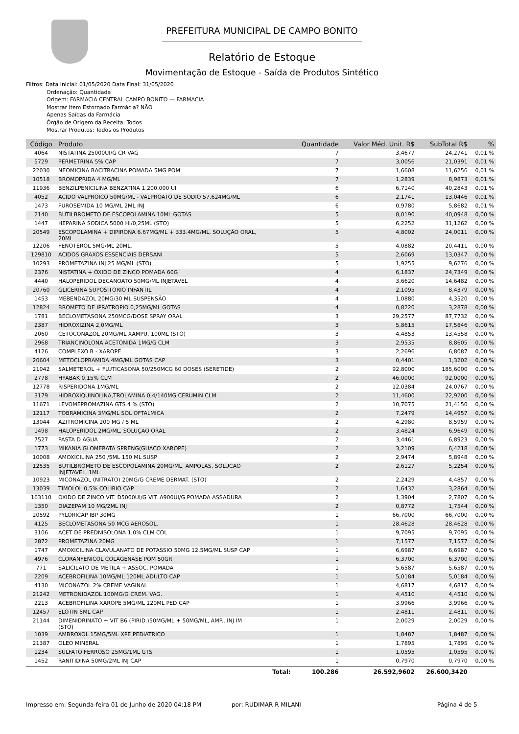PREFEITURA MUNICIPAL DE CAMPO BONITO
Relatório de Estoque
Movimentação de Estoque - Saída de Produtos Sintético
Filtros: Data Inicial: 01/05/2020 Data Final: 31/05/2020
Ordenação: Quantidade
Origem: FARMACIA CENTRAL CAMPO BONITO — FARMACIA
Mostrar Item Estornado Farmácia? NÃO
Apenas Saídas da Farmácia
Órgão de Origem da Receita: Todos
Mostrar Produtos: Todos os Produtos
| Código | Produto | Quantidade | Valor Méd. Unit. R$ | SubTotal R$ | % |
| --- | --- | --- | --- | --- | --- |
| 4064 | NISTATINA 25000UI/G CR VAG | 7 | 3,4677 | 24,2741 | 0,01 % |
| 5729 | PERMETRINA 5% CAP | 7 | 3,0056 | 21,0391 | 0,01 % |
| 22030 | NEOMICINA BACITRACINA POMADA 5MG POM | 7 | 1,6608 | 11,6256 | 0,01 % |
| 10518 | BROMOPRIDA 4 MG/ML | 7 | 1,2839 | 8,9873 | 0,01 % |
| 11936 | BENZILPENICILINA BENZATINA 1.200.000 UI | 6 | 6,7140 | 40,2843 | 0,01 % |
| 4052 | ACIDO VALPROICO 50MG/ML - VALPROATO DE SODIO 57,624MG/ML | 6 | 2,1741 | 13,0446 | 0,01 % |
| 1473 | FUROSEMIDA 10 MG/ML 2ML INJ | 6 | 0,9780 | 5,8682 | 0,01 % |
| 2140 | BUTILBROMETO DE ESCOPOLAMINA 10ML GOTAS | 5 | 8,0190 | 40,0948 | 0,00 % |
| 1447 | HEPARINA SODICA 5000 HI/0,25ML (STO) | 5 | 6,2252 | 31,1262 | 0,00 % |
| 20549 | ESCOPOLAMINA + DIPIRONA 6.67MG/ML + 333.4MG/ML, SOLUÇÃO ORAL, 20ML | 5 | 4,8002 | 24,0011 | 0,00 % |
| 12206 | FENOTEROL 5MG/ML 20ML. | 5 | 4,0882 | 20,4411 | 0,00 % |
| 129810 | ACIDOS GRAXOS ESSENCIAIS DERSANI | 5 | 2,6069 | 13,0347 | 0,00 % |
| 10293 | PROMETAZINA INJ 25 MG/ML (STO) | 5 | 1,9255 | 9,6276 | 0,00 % |
| 2376 | NISTATINA + OXIDO DE ZINCO POMADA 60G | 4 | 6,1837 | 24,7349 | 0,00 % |
| 4440 | HALOPERIDOL DECANOATO 50MG/ML INJETAVEL | 4 | 3,6620 | 14,6482 | 0,00 % |
| 20760 | GLICERINA SUPOSITORIO INFANTIL | 4 | 2,1095 | 8,4379 | 0,00 % |
| 1453 | MEBENDAZOL 20MG/30 ML SUSPENSÃO | 4 | 1,0880 | 4,3520 | 0,00 % |
| 12824 | BROMETO DE IPRATROPIO 0,25MG/ML GOTAS | 4 | 0,8220 | 3,2878 | 0,00 % |
| 1781 | BECLOMETASONA 250MCG/DOSE SPRAY ORAL | 3 | 29,2577 | 87,7732 | 0,00 % |
| 2387 | HIDROXIZINA 2,0MG/ML | 3 | 5,8615 | 17,5846 | 0,00 % |
| 2060 | CETOCONAZOL 20MG/ML XAMPU, 100ML (STO) | 3 | 4,4853 | 13,4558 | 0,00 % |
| 2968 | TRIANCINOLONA ACETONIDA 1MG/G CLM | 3 | 2,9535 | 8,8605 | 0,00 % |
| 4126 | COMPLEXO B - XAROPE | 3 | 2,2696 | 6,8087 | 0,00 % |
| 20604 | METOCLOPRAMIDA 4MG/ML GOTAS CAP | 3 | 0,4401 | 1,3202 | 0,00 % |
| 21042 | SALMETEROL + FLUTICASONA 50/250MCG 60 DOSES (SERETIDE) | 2 | 92,8000 | 185,6000 | 0,00 % |
| 2778 | HYABAK 0,15% CLM | 2 | 46,0000 | 92,0000 | 0,00 % |
| 12778 | RISPERIDONA 1MG/ML | 2 | 12,0384 | 24,0767 | 0,00 % |
| 3179 | HIDROXIQUINOLINA,TROLAMINA 0,4/140MG CERUMIN CLM | 2 | 11,4600 | 22,9200 | 0,00 % |
| 11671 | LEVOMEPROMAZINA GTS 4 % (STO) | 2 | 10,7075 | 21,4150 | 0,00 % |
| 12117 | TOBRAMICINA 3MG/ML SOL OFTALMICA | 2 | 7,2479 | 14,4957 | 0,00 % |
| 13044 | AZITROMICINA 200 MG / 5 ML | 2 | 4,2980 | 8,5959 | 0,00 % |
| 1498 | HALOPERIDOL 2MG/ML, SOLUÇÃO ORAL | 2 | 3,4824 | 6,9649 | 0,00 % |
| 7527 | PASTA D AGUA | 2 | 3,4461 | 6,8923 | 0,00 % |
| 1773 | MIKANIA GLOMERATA SPRENG(GUACO XAROPE) | 2 | 3,2109 | 6,4218 | 0,00 % |
| 10008 | AMOXICILINA 250 /5ML 150 ML SUSP | 2 | 2,9474 | 5,8948 | 0,00 % |
| 12535 | BUTILBROMETO DE ESCOPOLAMINA 20MG/ML, AMPOLAS, SOLUCAO INJETAVEL, 1ML | 2 | 2,6127 | 5,2254 | 0,00 % |
| 10923 | MICONAZOL (NITRATO) 20MG/G CREME DERMAT. (STO) | 2 | 2,2429 | 4,4857 | 0,00 % |
| 13039 | TIMOLOL 0,5% COLIRIO CAP | 2 | 1,6432 | 3,2864 | 0,00 % |
| 163110 | OXIDO DE ZINCO VIT. D5000UI/G VIT. A900UI/G POMADA ASSADURA | 2 | 1,3904 | 2,7807 | 0,00 % |
| 1350 | DIAZEPAM 10 MG/2ML INJ | 2 | 0,8772 | 1,7544 | 0,00 % |
| 20592 | PYLORICAP IBP 30MG | 1 | 66,7000 | 66,7000 | 0,00 % |
| 4125 | BECLOMETASONA 50 MCG AEROSOL. | 1 | 28,4628 | 28,4628 | 0,00 % |
| 3106 | ACET DE PREDNISOLONA 1,0% CLM COL | 1 | 9,7095 | 9,7095 | 0,00 % |
| 2872 | PROMETAZINA 20MG | 1 | 7,1577 | 7,1577 | 0,00 % |
| 1747 | AMOXICILINA CLAVULANATO DE POTASSIO 50MG 12,5MG/ML SUSP CAP | 1 | 6,6987 | 6,6987 | 0,00 % |
| 4976 | CLORANFENICOL COLAGENASE POM 50GR | 1 | 6,3700 | 6,3700 | 0,00 % |
| 771 | SALICILATO DE METILA + ASSOC. POMADA | 1 | 5,6587 | 5,6587 | 0,00 % |
| 2209 | ACEBROFILINA 10MG/ML 120ML ADULTO CAP | 1 | 5,0184 | 5,0184 | 0,00 % |
| 4130 | MICONAZOL 2% CREME VAGINAL | 1 | 4,6817 | 4,6817 | 0,00 % |
| 21242 | METRONIDAZOL 100MG/G CREM. VAG. | 1 | 4,4510 | 4,4510 | 0,00 % |
| 2213 | ACEBROFILINA XAROPE 5MG/ML 120ML PED CAP | 1 | 3,9966 | 3,9966 | 0,00 % |
| 12457 | ELOTIN 5ML CAP | 1 | 2,4811 | 2,4811 | 0,00 % |
| 21144 | DIMENIDRINATO + VIT B6 (PIRID.)50MG/ML + 50MG/ML, AMP., INJ IM (STO) | 1 | 2,0029 | 2,0029 | 0,00 % |
| 1039 | AMBROXOL 15MG/5ML XPE PEDIATRICO | 1 | 1,8487 | 1,8487 | 0,00 % |
| 21387 | OLEO MINERAL | 1 | 1,7895 | 1,7895 | 0,00 % |
| 1234 | SULFATO FERROSO 25MG/1ML GTS | 1 | 1,0595 | 1,0595 | 0,00 % |
| 1452 | RANITIDINA 50MG/2ML INJ CAP | 1 | 0,7970 | 0,7970 | 0,00 % |
| | Total: | 100.286 | 26.592,9602 | 26.600,3420 | |
Impresso em: Segunda-feira 01 de Junho de 2020 04:18 PM por: RUDIMAR R MILANI Página 4 de 5